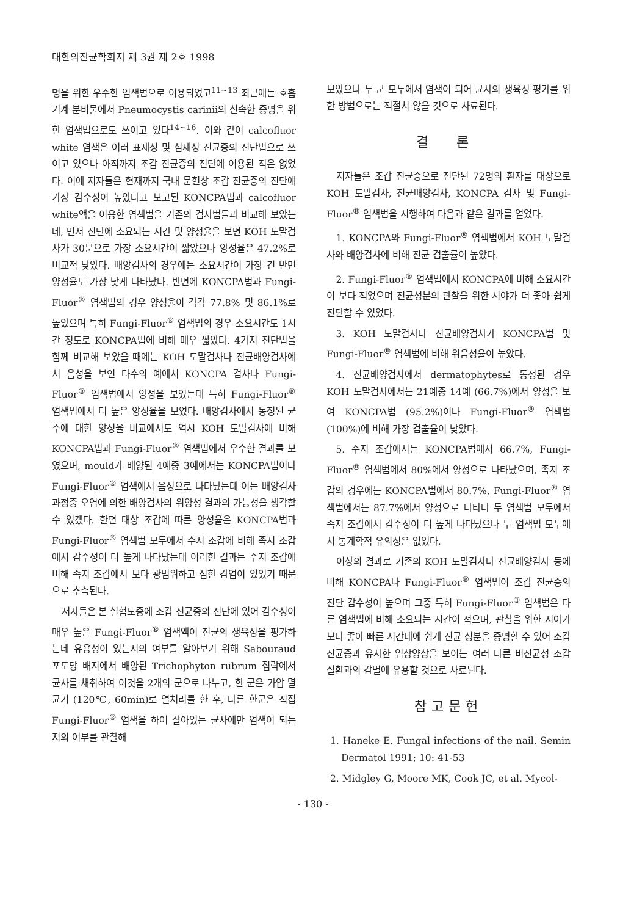대한의진균학회지 제 3권 제 2호 1998
명을 위한 우수한 염색법으로 이용되었고<sup>11~13</sup> 최근에는 호흡기계 분비물에서 Pneumocystis carinii의 신속한 증명을 위한 염색법으로도 쓰이고 있다<sup>14~16</sup>. 이와 같이 calcofluor white 염색은 여러 표재성 및 심재성 진균증의 진단법으로 쓰이고 있으나 아직까지 조갑 진균증의 진단에 이용된 적은 없었다. 이에 저자들은 현재까지 국내 문헌상 조갑 진균증의 진단에 가장 감수성이 높았다고 보고된 KONCPA법과 calcofluor white액을 이용한 염색법을 기존의 검사법들과 비교해 보았는데, 먼저 진단에 소요되는 시간 및 양성율을 보면 KOH 도말검사가 30분으로 가장 소요시간이 짧았으나 양성율은 47.2%로 비교적 낮았다. 배양검사의 경우에는 소요시간이 가장 긴 반면 양성율도 가장 낮게 나타났다. 반면에 KONCPA법과 Fungi-Fluor<sup>®</sup> 염색법의 경우 양성율이 각각 77.8% 및 86.1%로 높았으며 특히 Fungi-Fluor<sup>®</sup> 염색법의 경우 소요시간도 1시간 정도로 KONCPA법에 비해 매우 짧았다. 4가지 진단법을 함께 비교해 보았을 때에는 KOH 도말검사나 진균배양검사에서 음성을 보인 다수의 예에서 KONCPA 검사나 Fungi-Fluor<sup>®</sup> 염색법에서 양성을 보였는데 특히 Fungi-Fluor<sup>®</sup> 염색법에서 더 높은 양성율을 보였다. 배양검사에서 동정된 균주에 대한 양성율 비교에서도 역시 KOH 도말검사에 비해 KONCPA법과 Fungi-Fluor<sup>®</sup> 염색법에서 우수한 결과를 보였으며, mould가 배양된 4예중 3예에서는 KONCPA법이나 Fungi-Fluor<sup>®</sup> 염색에서 음성으로 나타났는데 이는 배양검사 과정중 오염에 의한 배양검사의 위양성 결과의 가능성을 생각할 수 있겠다. 한편 대상 조갑에 따른 양성율은 KONCPA법과 Fungi-Fluor<sup>®</sup> 염색법 모두에서 수지 조갑에 비해 족지 조갑에서 감수성이 더 높게 나타났는데 이러한 결과는 수지 조갑에 비해 족지 조갑에서 보다 광범위하고 심한 감염이 있었기 때문으로 추측된다.
저자들은 본 실험도중에 조갑 진균증의 진단에 있어 감수성이 매우 높은 Fungi-Fluor<sup>®</sup> 염색액이 진균의 생육성을 평가하는데 유용성이 있는지의 여부를 알아보기 위해 Sabouraud 포도당 배지에서 배양된 Trichophyton rubrum 집락에서 균사를 채취하여 이것을 2개의 군으로 나누고, 한 군은 가압 멸균기 (120℃, 60min)로 열처리를 한 후, 다른 한군은 직접 Fungi-Fluor<sup>®</sup> 염색을 하여 살아있는 균사에만 염색이 되는지의 여부를 관찰해
보았으나 두 군 모두에서 염색이 되어 균사의 생육성 평가를 위한 방법으로는 적절치 않을 것으로 사료된다.
결 론
저자들은 조갑 진균증으로 진단된 72명의 환자를 대상으로 KOH 도말검사, 진균배양검사, KONCPA 검사 및 Fungi-Fluor<sup>®</sup> 염색법을 시행하여 다음과 같은 결과를 얻었다.
1. KONCPA와 Fungi-Fluor<sup>®</sup> 염색법에서 KOH 도말검사와 배양검사에 비해 진균 검출률이 높았다.
2. Fungi-Fluor<sup>®</sup> 염색법에서 KONCPA에 비해 소요시간이 보다 적었으며 진균성분의 관찰을 위한 시야가 더 좋아 쉽게 진단할 수 있었다.
3. KOH 도말검사나 진균배양검사가 KONCPA법 및 Fungi-Fluor<sup>®</sup> 염색법에 비해 위음성율이 높았다.
4. 진균배양검사에서 dermatophytes로 동정된 경우 KOH 도말검사에서는 21예중 14예 (66.7%)에서 양성을 보여 KONCPA법 (95.2%)이나 Fungi-Fluor<sup>®</sup> 염색법 (100%)에 비해 가장 검출율이 낮았다.
5. 수지 조갑에서는 KONCPA법에서 66.7%, Fungi-Fluor<sup>®</sup> 염색법에서 80%에서 양성으로 나타났으며, 족지 조갑의 경우에는 KONCPA법에서 80.7%, Fungi-Fluor<sup>®</sup> 염색법에서는 87.7%에서 양성으로 나타나 두 염색법 모두에서 족지 조갑에서 감수성이 더 높게 나타났으나 두 염색법 모두에서 통계학적 유의성은 없었다.
이상의 결과로 기존의 KOH 도말검사나 진균배양검사 등에 비해 KONCPA나 Fungi-Fluor<sup>®</sup> 염색법이 조갑 진균증의 진단 감수성이 높으며 그중 특히 Fungi-Fluor<sup>®</sup> 염색법은 다른 염색법에 비해 소요되는 시간이 적으며, 관찰을 위한 시야가 보다 좋아 빠른 시간내에 쉽게 진균 성분을 증명할 수 있어 조갑 진균증과 유사한 임상양상을 보이는 여러 다른 비진균성 조갑 질환과의 감별에 유용할 것으로 사료된다.
참고문헌
1. Haneke E. Fungal infections of the nail. Semin Dermatol 1991; 10: 41-53
2. Midgley G, Moore MK, Cook JC, et al. Mycol-
- 130 -